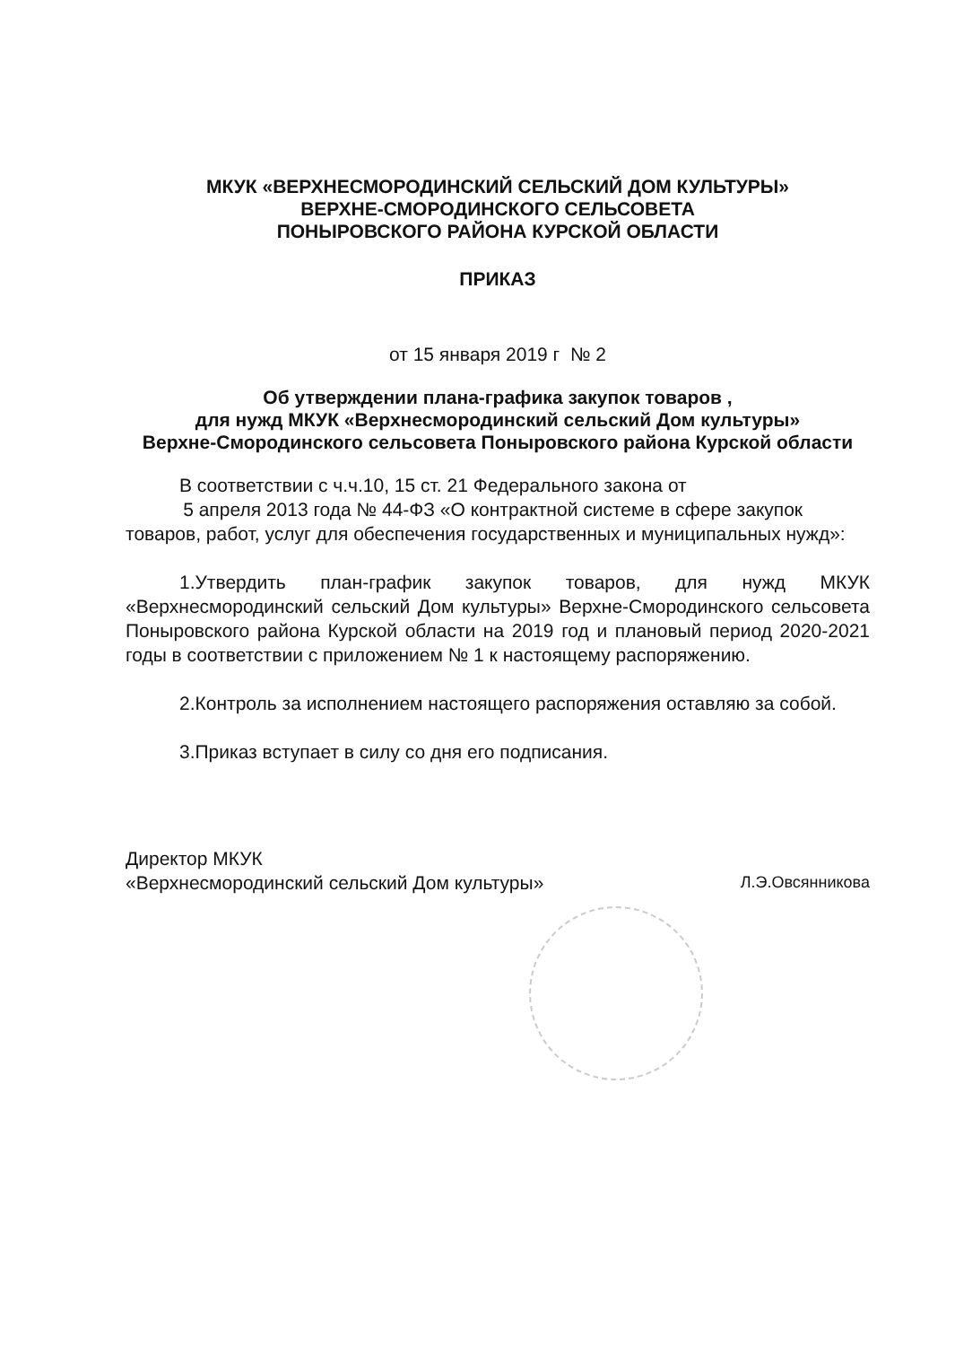МКУК «ВЕРХНЕСМОРОДИНСКИЙ СЕЛЬСКИЙ ДОМ КУЛЬТУРЫ»
ВЕРХНЕ-СМОРОДИНСКОГО СЕЛЬСОВЕТА
ПОНЫРОВСКОГО РАЙОНА КУРСКОЙ ОБЛАСТИ
ПРИКАЗ
от 15 января 2019 г № 2
Об утверждении плана-графика закупок товаров ,
для нужд МКУК «Верхнесмородинский сельский Дом культуры»
Верхне-Смородинского сельсовета Поныровского района Курской области
В соответствии с ч.ч.10, 15 ст. 21 Федерального закона от
5 апреля 2013 года № 44-ФЗ «О контрактной системе в сфере закупок товаров, работ, услуг для обеспечения государственных и муниципальных нужд»:
1.Утвердить план-график закупок товаров, для нужд МКУК «Верхнесмородинский сельский Дом культуры» Верхне-Смородинского сельсовета Поныровского района Курской области на 2019 год и плановый период 2020-2021 годы в соответствии с приложением № 1 к настоящему распоряжению.
2.Контроль за исполнением настоящего распоряжения оставляю за собой.
3.Приказ вступает в силу со дня его подписания.
Директор МКУК
«Верхнесмородинский сельский Дом культуры»
Л.Э.Овсянникова